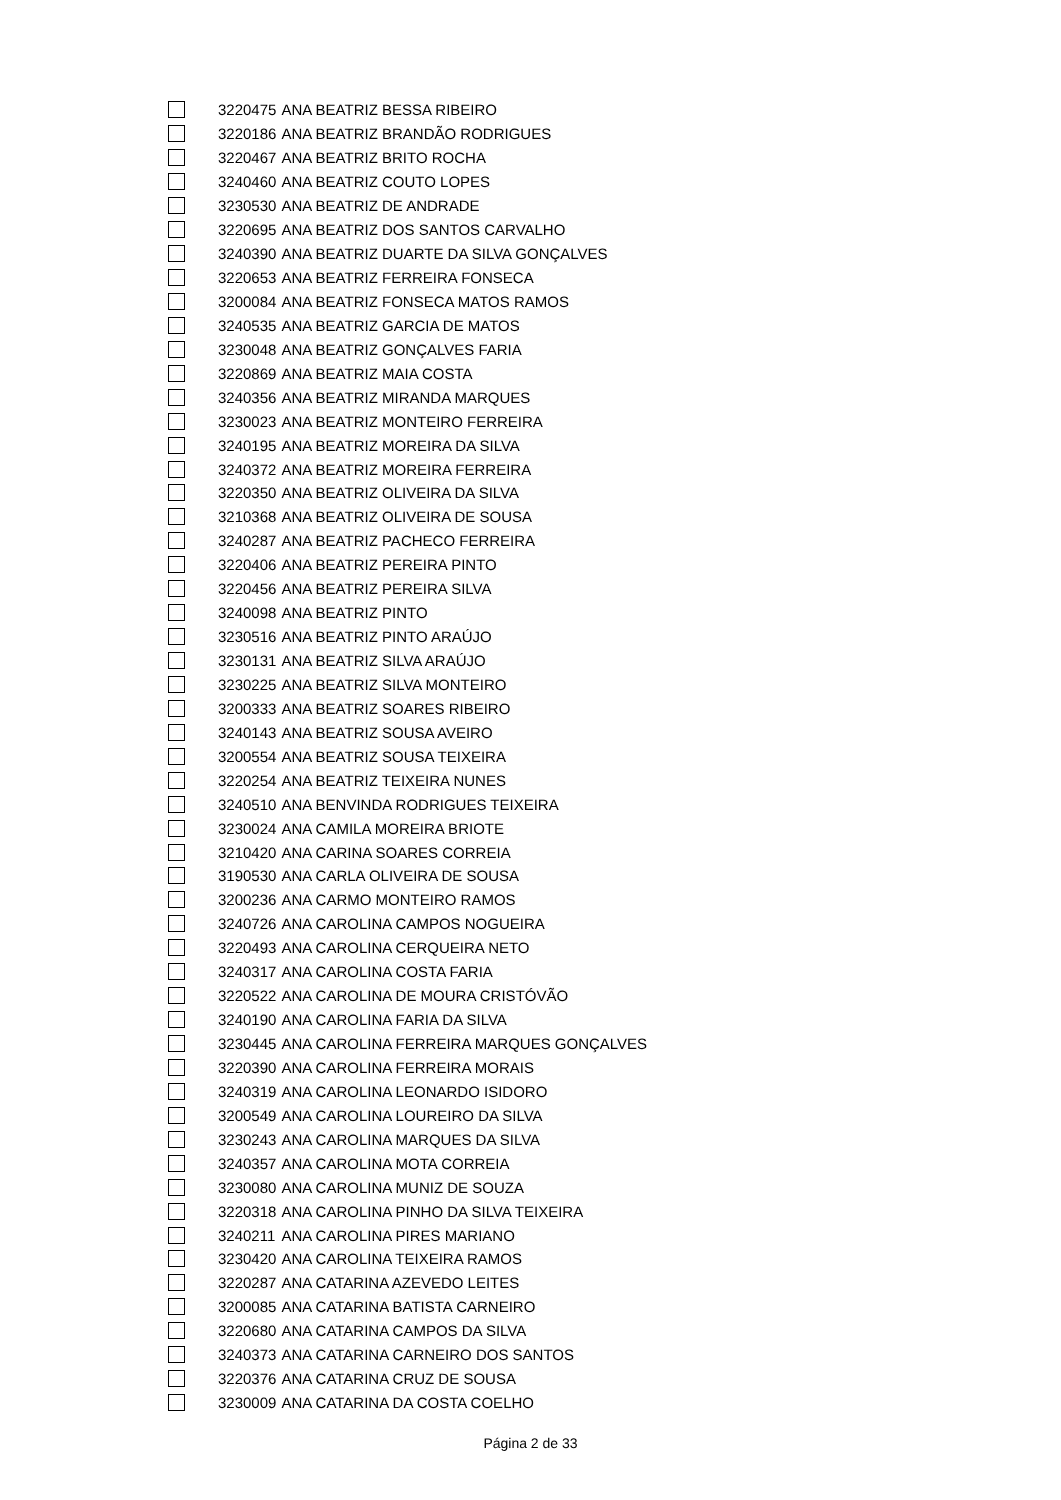| | 3220475 | ANA BEATRIZ BESSA RIBEIRO |
| | 3220186 | ANA BEATRIZ BRANDÃO RODRIGUES |
| | 3220467 | ANA BEATRIZ BRITO ROCHA |
| | 3240460 | ANA BEATRIZ COUTO LOPES |
| | 3230530 | ANA BEATRIZ DE ANDRADE |
| | 3220695 | ANA BEATRIZ DOS SANTOS CARVALHO |
| | 3240390 | ANA BEATRIZ DUARTE DA SILVA GONÇALVES |
| | 3220653 | ANA BEATRIZ FERREIRA FONSECA |
| | 3200084 | ANA BEATRIZ FONSECA MATOS RAMOS |
| | 3240535 | ANA BEATRIZ GARCIA DE MATOS |
| | 3230048 | ANA BEATRIZ GONÇALVES FARIA |
| | 3220869 | ANA BEATRIZ MAIA COSTA |
| | 3240356 | ANA BEATRIZ MIRANDA MARQUES |
| | 3230023 | ANA BEATRIZ MONTEIRO FERREIRA |
| | 3240195 | ANA BEATRIZ MOREIRA DA SILVA |
| | 3240372 | ANA BEATRIZ MOREIRA FERREIRA |
| | 3220350 | ANA BEATRIZ OLIVEIRA DA SILVA |
| | 3210368 | ANA BEATRIZ OLIVEIRA DE SOUSA |
| | 3240287 | ANA BEATRIZ PACHECO FERREIRA |
| | 3220406 | ANA BEATRIZ PEREIRA PINTO |
| | 3220456 | ANA BEATRIZ PEREIRA SILVA |
| | 3240098 | ANA BEATRIZ PINTO |
| | 3230516 | ANA BEATRIZ PINTO ARAÚJO |
| | 3230131 | ANA BEATRIZ SILVA ARAÚJO |
| | 3230225 | ANA BEATRIZ SILVA MONTEIRO |
| | 3200333 | ANA BEATRIZ SOARES RIBEIRO |
| | 3240143 | ANA BEATRIZ SOUSA AVEIRO |
| | 3200554 | ANA BEATRIZ SOUSA TEIXEIRA |
| | 3220254 | ANA BEATRIZ TEIXEIRA NUNES |
| | 3240510 | ANA BENVINDA RODRIGUES TEIXEIRA |
| | 3230024 | ANA CAMILA MOREIRA BRIOTE |
| | 3210420 | ANA CARINA SOARES CORREIA |
| | 3190530 | ANA CARLA OLIVEIRA DE SOUSA |
| | 3200236 | ANA CARMO MONTEIRO RAMOS |
| | 3240726 | ANA CAROLINA CAMPOS NOGUEIRA |
| | 3220493 | ANA CAROLINA CERQUEIRA NETO |
| | 3240317 | ANA CAROLINA COSTA FARIA |
| | 3220522 | ANA CAROLINA DE MOURA CRISTÓVÃO |
| | 3240190 | ANA CAROLINA FARIA DA SILVA |
| | 3230445 | ANA CAROLINA FERREIRA MARQUES GONÇALVES |
| | 3220390 | ANA CAROLINA FERREIRA MORAIS |
| | 3240319 | ANA CAROLINA LEONARDO ISIDORO |
| | 3200549 | ANA CAROLINA LOUREIRO DA SILVA |
| | 3230243 | ANA CAROLINA MARQUES DA SILVA |
| | 3240357 | ANA CAROLINA MOTA CORREIA |
| | 3230080 | ANA CAROLINA MUNIZ DE SOUZA |
| | 3220318 | ANA CAROLINA PINHO DA SILVA TEIXEIRA |
| | 3240211 | ANA CAROLINA PIRES MARIANO |
| | 3230420 | ANA CAROLINA TEIXEIRA RAMOS |
| | 3220287 | ANA CATARINA AZEVEDO LEITES |
| | 3200085 | ANA CATARINA BATISTA CARNEIRO |
| | 3220680 | ANA CATARINA CAMPOS DA SILVA |
| | 3240373 | ANA CATARINA CARNEIRO DOS SANTOS |
| | 3220376 | ANA CATARINA CRUZ DE SOUSA |
| | 3230009 | ANA CATARINA DA COSTA COELHO |
Página 2 de 33